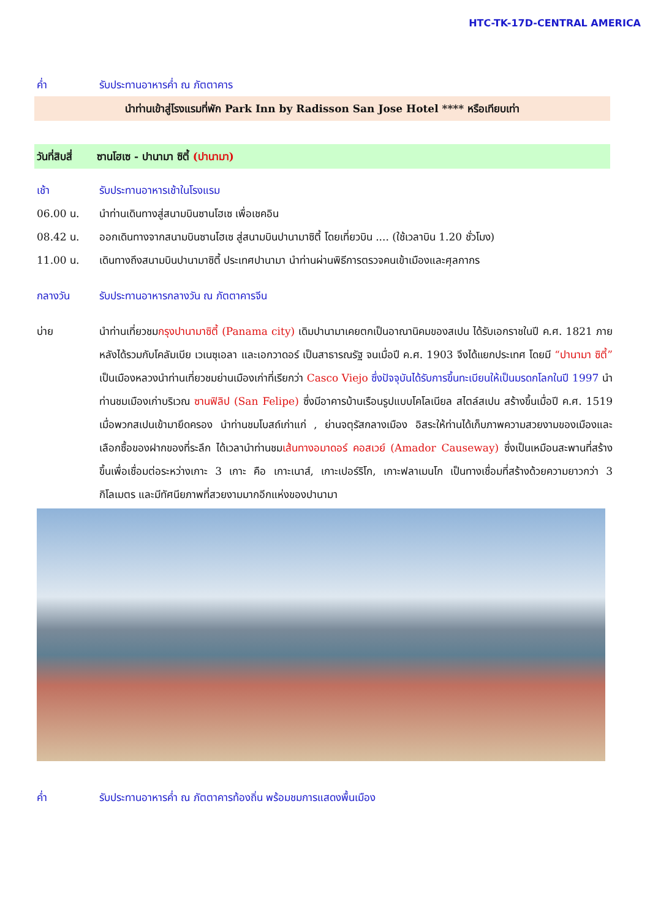HTC-TK-17D-CENTRAL AMERICA
ค่ำ รับประทานอาหารค่ำ ณ ภัตตาคาร
นำท่านเข้าสู่โรงแรมที่พัก Park Inn by Radisson San Jose Hotel **** หรือเทียบเท่า
วันที่สิบสี่
ซานโฮเซ - ปานามา ซิตี้ (ปานามา)
เช้า รับประทานอาหารเช้าในโรงแรม
06.00 น. นำท่านเดินทางสู่สนามบินซานโฮเซ เพื่อเชคอิน
08.42 น. ออกเดินทางจากสนามบินซานโฮเซ สู่สนามบินปานามาซิตี้ โดยเที่ยวบิน .... (ใช้เวลาบิน 1.20 ชั่วโมง)
11.00 น. เดินทางถึงสนามบินปานามาซิตี้ ประเทศปานามา นำท่านผ่านพิธีการตรวจคนเข้าเมืองและศุลกากร
กลางวัน รับประทานอาหารกลางวัน ณ ภัตตาคารจีน
บ่าย นำท่านเที่ยวชมกรุงปานามาซิตี้ (Panama city) เดิมปานามาเคยตกเป็นอาณานิคมของสเปน ได้รับเอกราชในปี ค.ศ. 1821 ภายหลังได้รวมกับโคลัมเบีย เวเนซุเอลา และเอกวาดอร์ เป็นสาธารณรัฐ จนเมื่อปี ค.ศ. 1903 จึงได้แยกประเทศ โดยมี “ปานามา ซิตี้” เป็นเมืองหลวงนำท่านเที่ยวชมย่านเมืองเก่าที่เรียกว่า Casco Viejo ซึ่งปัจจุบันได้รับการขึ้นทะเบียนให้เป็นมรดกโลกในปี 1997 นำท่านชมเมืองเก่าบริเวณ ซานฟิลิป (San Felipe) ซึ่งมีอาคารบ้านเรือนรูปแบบโคโลเนียล สไตล์สเปน สร้างขึ้นเมื่อปี ค.ศ. 1519 เมื่อพวกสเปนเข้ามายึดครอง นำท่านชมโบสถ์เก่าแก่ , ย่านจตุรัสกลางเมือง อิสระให้ท่านได้เก็บภาพความสวยงามของเมืองและเลือกซื้อของฝากของที่ระลึก ได้เวลานำท่านชมเส้นทางอมาดอร์ คอสเวย์ (Amador Causeway) ซึ่งเป็นเหมือนสะพานที่สร้างขึ้นเพื่อเชื่อมต่อระหว่างเกาะ 3 เกาะ คือ เกาะเนาส์, เกาะเปอร์ริโก, เกาะฟลาเมนโก เป็นทางเชื่อมที่สร้างด้วยความยาวกว่า 3 กิโลเมตร และมีทัศนียภาพที่สวยงามมากอีกแห่งของปานามา
ค่ำ รับประทานอาหารค่ำ ณ ภัตตาคารท้องถิ่น พร้อมชมการแสดงพื้นเมือง